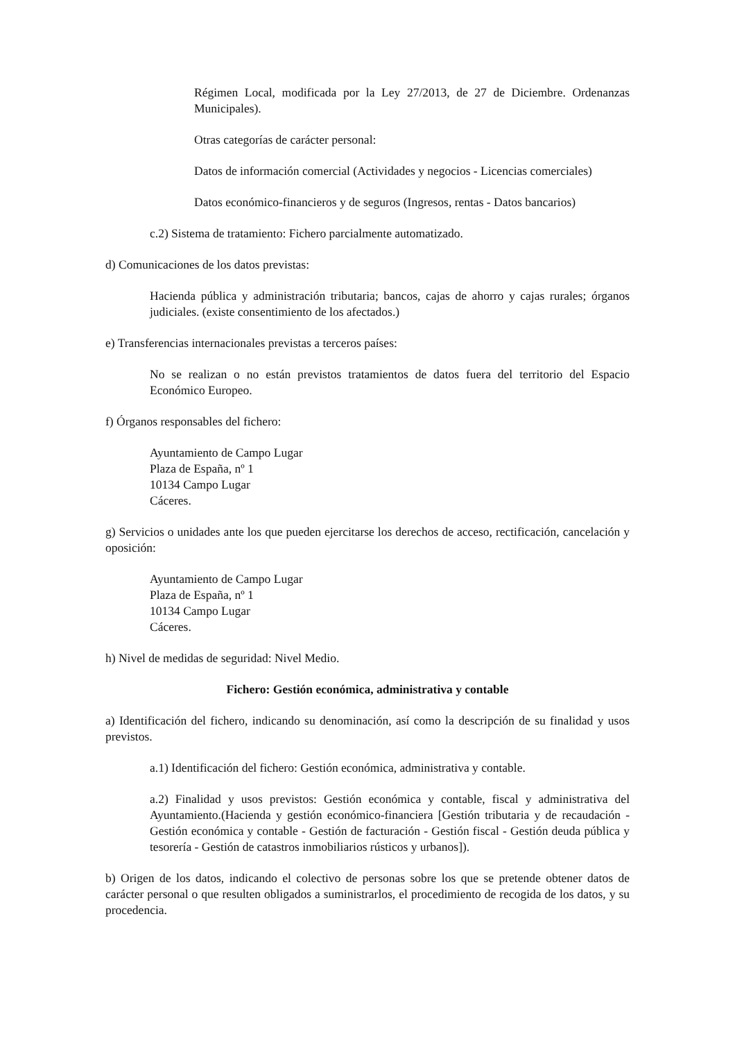Régimen Local, modificada por la Ley 27/2013, de 27 de Diciembre. Ordenanzas Municipales).
Otras categorías de carácter personal:
Datos de información comercial (Actividades y negocios - Licencias comerciales)
Datos económico-financieros y de seguros (Ingresos, rentas - Datos bancarios)
c.2) Sistema de tratamiento: Fichero parcialmente automatizado.
d) Comunicaciones de los datos previstas:
Hacienda pública y administración tributaria; bancos, cajas de ahorro y cajas rurales; órganos judiciales. (existe consentimiento de los afectados.)
e) Transferencias internacionales previstas a terceros países:
No se realizan o no están previstos tratamientos de datos fuera del territorio del Espacio Económico Europeo.
f) Órganos responsables del fichero:
Ayuntamiento de Campo Lugar
Plaza de España, nº 1
10134 Campo Lugar
Cáceres.
g) Servicios o unidades ante los que pueden ejercitarse los derechos de acceso, rectificación, cancelación y oposición:
Ayuntamiento de Campo Lugar
Plaza de España, nº 1
10134 Campo Lugar
Cáceres.
h) Nivel de medidas de seguridad: Nivel Medio.
Fichero: Gestión económica, administrativa y contable
a) Identificación del fichero, indicando su denominación, así como la descripción de su finalidad y usos previstos.
a.1) Identificación del fichero: Gestión económica, administrativa y contable.
a.2) Finalidad y usos previstos: Gestión económica y contable, fiscal y administrativa del Ayuntamiento.(Hacienda y gestión económico-financiera [Gestión tributaria y de recaudación - Gestión económica y contable - Gestión de facturación - Gestión fiscal - Gestión deuda pública y tesorería - Gestión de catastros inmobiliarios rústicos y urbanos]).
b) Origen de los datos, indicando el colectivo de personas sobre los que se pretende obtener datos de carácter personal o que resulten obligados a suministrarlos, el procedimiento de recogida de los datos, y su procedencia.